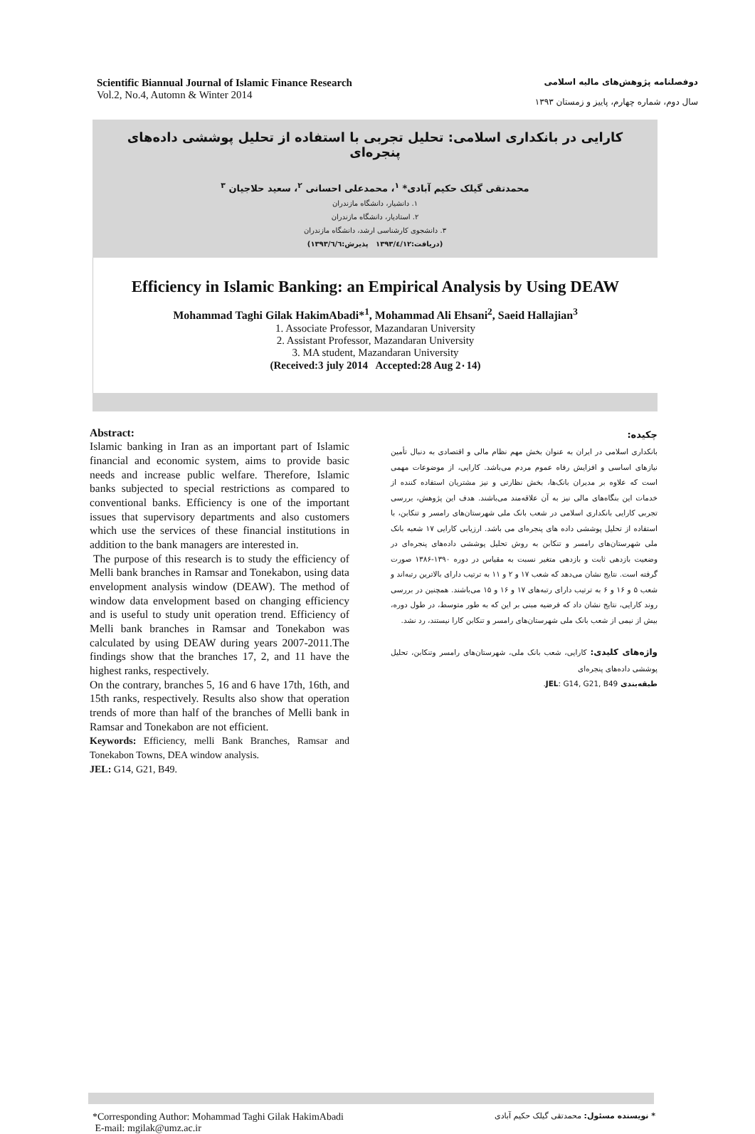Scientific Biannual Journal of Islamic Finance Research
Vol.2, No.4, Automn & Winter 2014
دوفصلنامه پژوهش‌های مالیه اسلامی
سال دوم، شماره چهارم، پاییز و زمستان ۱۳۹۳
کارایی در بانکداری اسلامی: تحلیل تجربی با استفاده از تحلیل پوششی داده‌های پنجره‌ای
محمدتقی گیلک حکیم آبادی* <sup>۱</sup>، محمدعلی احسانی <sup>۲</sup>، سعید حلاجیان <sup>۳</sup>
۱. دانشیار، دانشگاه مازندران
۲. استادیار، دانشگاه مازندران
۳. دانشجوی کارشناسی ارشد، دانشگاه مازندران
(دریافت:۱۳۹۳/٤/۱۲ پذیرش:۱۳۹۳/٦/٦)
Efficiency in Islamic Banking: an Empirical Analysis by Using DEAW
Mohammad Taghi Gilak HakimAbadi*<sup>1</sup>, Mohammad Ali Ehsani<sup>2</sup>, Saeid Hallajian<sup>3</sup>
1. Associate Professor, Mazandaran University
2. Assistant Professor, Mazandaran University
3. MA student, Mazandaran University
(Received:3 july 2014 Accepted:28 Aug 2٠14)
Abstract:
Islamic banking in Iran as an important part of Islamic financial and economic system, aims to provide basic needs and increase public welfare. Therefore, Islamic banks subjected to special restrictions as compared to conventional banks. Efficiency is one of the important issues that supervisory departments and also customers which use the services of these financial institutions in addition to the bank managers are interested in.
The purpose of this research is to study the efficiency of Melli bank branches in Ramsar and Tonekabon, using data envelopment analysis window (DEAW). The method of window data envelopment based on changing efficiency and is useful to study unit operation trend. Efficiency of Melli bank branches in Ramsar and Tonekabon was calculated by using DEAW during years 2007-2011.The findings show that the branches 17, 2, and 11 have the highest ranks, respectively.
On the contrary, branches 5, 16 and 6 have 17th, 16th, and 15th ranks, respectively. Results also show that operation trends of more than half of the branches of Melli bank in Ramsar and Tonekabon are not efficient.
Keywords: Efficiency, melli Bank Branches, Ramsar and Tonekabon Towns, DEA window analysis.
JEL: G14, G21, B49.
چکیده:
بانکداری اسلامی در ایران به عنوان بخش مهم نظام مالی و اقتصادی به دنبال تأمین نیازهای اساسی و افزایش رفاه عموم مردم می‌باشد. کارایی، از موضوعات مهمی است که علاوه بر مدیران بانک‌ها، بخش نظارتی و نیز مشتریان استفاده کننده از خدمات این بنگاه‌های مالی نیز به آن علاقه‌مند می‌باشند. هدف این پژوهش، بررسی تجربی کارایی بانکداری اسلامی در شعب بانک ملی شهرستان‌های رامسر و تنکابن، با استفاده از تحلیل پوششی داده های پنجره‌ای می باشد. ارزیابی کارایی ۱۷ شعبه بانک ملی شهرستان‌های رامسر و تنکابن به روش تحلیل پوششی داده‌های پنجره‌ای در وضعیت بازدهی ثابت و بازدهی متغیر نسبت به مقیاس در دوره ۱۳۹۰-۱۳۸۶ صورت گرفته است. نتایج نشان می‌دهد که شعب ۱۷ و ۲ و ۱۱ به ترتیب دارای بالاترین رتبه‌اند و شعب ۵ و ۱۶ و ۶ به ترتیب دارای رتبه‌های ۱۷ و ۱۶ و ۱۵ می‌باشند. همچنین در بررسی روند کارایی، نتایج نشان داد که فرضیه مبنی بر این که به طور متوسط، در طول دوره، بیش از نیمی از شعب بانک ملی شهرستان‌های رامسر و تنکابن کارا نیستند، رد نشد.
واژه‌های کلیدی: کارایی، شعب بانک ملی، شهرستان‌های رامسر وتنکابن، تحلیل پوششی داده‌های پنجره‌ای
طبقه‌بندی JEL: G14, G21, B49.
*Corresponding Author: Mohammad Taghi Gilak HakimAbadi
E-mail: mgilak@umz.ac.ir
* نویسنده مسئول: محمدتقی گیلک حکیم آبادی